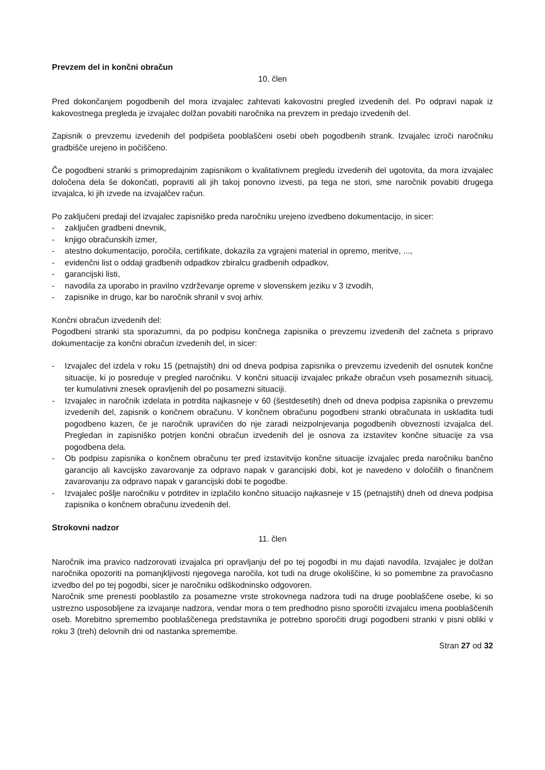Prevzem del in končni obračun
10. člen
Pred dokončanjem pogodbenih del mora izvajalec zahtevati kakovostni pregled izvedenih del. Po odpravi napak iz kakovostnega pregleda je izvajalec dolžan povabiti naročnika na prevzem in predajo izvedenih del.
Zapisnik o prevzemu izvedenih del podpišeta pooblaščeni osebi obeh pogodbenih strank. Izvajalec izroči naročniku gradbišče urejeno in počiščeno.
Če pogodbeni stranki s primopredajnim zapisnikom o kvalitativnem pregledu izvedenih del ugotovita, da mora izvajalec določena dela še dokončati, popraviti ali jih takoj ponovno izvesti, pa tega ne stori, sme naročnik povabiti drugega izvajalca, ki jih izvede na izvajalčev račun.
Po zaključeni predaji del izvajalec zapisniško preda naročniku urejeno izvedbeno dokumentacijo, in sicer:
- zaključen gradbeni dnevnik,
- knjigo obračunskih izmer,
- atestno dokumentacijo, poročila, certifikate, dokazila za vgrajeni material in opremo, meritve, ...,
- evidenčni list o oddaji gradbenih odpadkov zbiralcu gradbenih odpadkov,
- garancijski listi,
- navodila za uporabo in pravilno vzdrževanje opreme v slovenskem jeziku v 3 izvodih,
- zapisnike in drugo, kar bo naročnik shranil v svoj arhiv.
Končni obračun izvedenih del:
Pogodbeni stranki sta sporazumni, da po podpisu končnega zapisnika o prevzemu izvedenih del začneta s pripravo dokumentacije za končni obračun izvedenih del, in sicer:
- Izvajalec del izdela v roku 15 (petnajstih) dni od dneva podpisa zapisnika o prevzemu izvedenih del osnutek končne situacije, ki jo posreduje v pregled naročniku. V končni situaciji izvajalec prikaže obračun vseh posameznih situacij, ter kumulativni znesek opravljenih del po posamezni situaciji.
- Izvajalec in naročnik izdelata in potrdita najkasneje v 60 (šestdesetih) dneh od dneva podpisa zapisnika o prevzemu izvedenih del, zapisnik o končnem obračunu. V končnem obračunu pogodbeni stranki obračunata in uskladita tudi pogodbeno kazen, če je naročnik upravičen do nje zaradi neizpolnjevanja pogodbenih obveznosti izvajalca del. Pregledan in zapisniško potrjen končni obračun izvedenih del je osnova za izstavitev končne situacije za vsa pogodbena dela.
- Ob podpisu zapisnika o končnem obračunu ter pred izstavitvijo končne situacije izvajalec preda naročniku bančno garancijo ali kavcijsko zavarovanje za odpravo napak v garancijski dobi, kot je navedeno v določilih o finančnem zavarovanju za odpravo napak v garancijski dobi te pogodbe.
- Izvajalec pošlje naročniku v potrditev in izplačilo končno situacijo najkasneje v 15 (petnajstih) dneh od dneva podpisa zapisnika o končnem obračunu izvedenih del.
Strokovni nadzor
11. člen
Naročnik ima pravico nadzorovati izvajalca pri opravljanju del po tej pogodbi in mu dajati navodila. Izvajalec je dolžan naročnika opozoriti na pomanjkljivosti njegovega naročila, kot tudi na druge okoliščine, ki so pomembne za pravočasno izvedbo del po tej pogodbi, sicer je naročniku odškodninsko odgovoren.
Naročnik sme prenesti pooblastilo za posamezne vrste strokovnega nadzora tudi na druge pooblaščene osebe, ki so ustrezno usposobljene za izvajanje nadzora, vendar mora o tem predhodno pisno sporočiti izvajalcu imena pooblaščenih oseb. Morebitno spremembo pooblaščenega predstavnika je potrebno sporočiti drugi pogodbeni stranki v pisni obliki v roku 3 (treh) delovnih dni od nastanka spremembe.
Stran 27 od 32